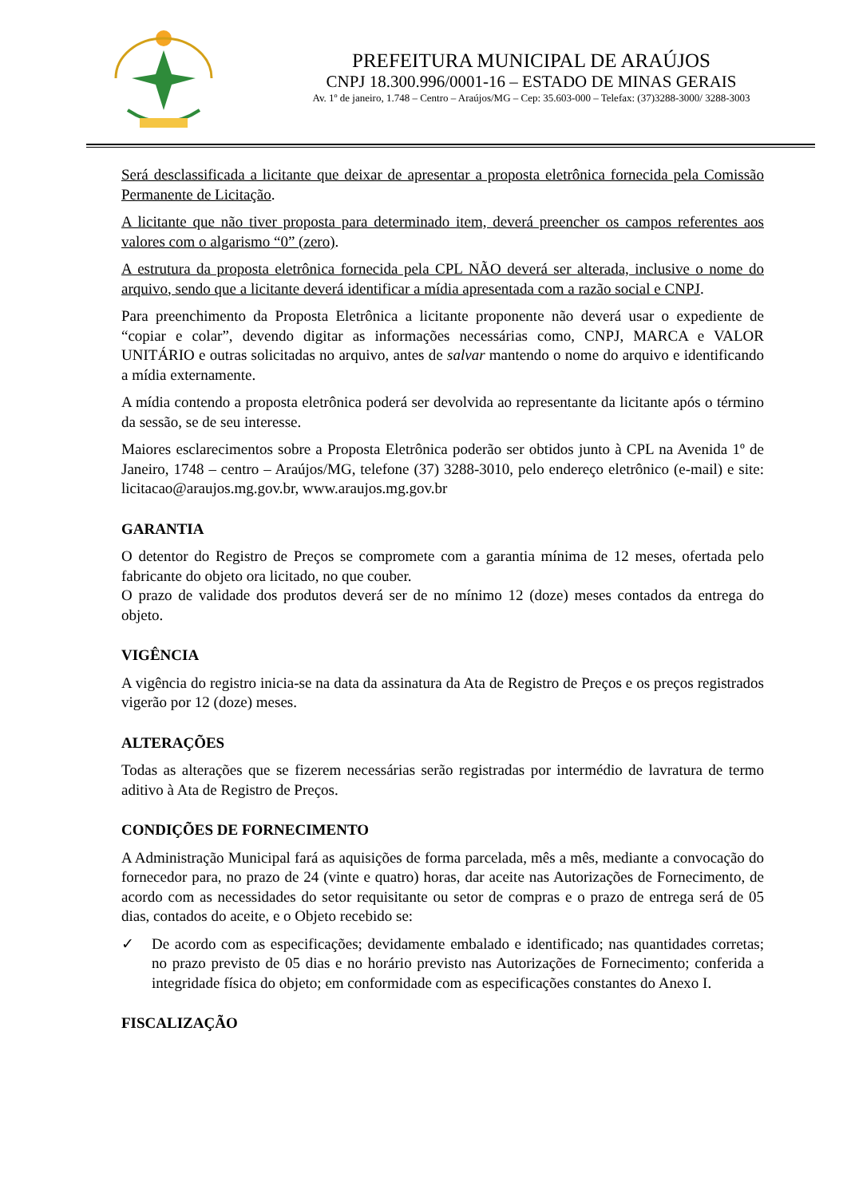PREFEITURA MUNICIPAL DE ARAÚJOS
CNPJ 18.300.996/0001-16 – ESTADO DE MINAS GERAIS
Av. 1º de janeiro, 1.748 – Centro – Araújos/MG – Cep: 35.603-000 – Telefax: (37)3288-3000/ 3288-3003
Será desclassificada a licitante que deixar de apresentar a proposta eletrônica fornecida pela Comissão Permanente de Licitação.
A licitante que não tiver proposta para determinado item, deverá preencher os campos referentes aos valores com o algarismo “0” (zero).
A estrutura da proposta eletrônica fornecida pela CPL NÃO deverá ser alterada, inclusive o nome do arquivo, sendo que a licitante deverá identificar a mídia apresentada com a razão social e CNPJ.
Para preenchimento da Proposta Eletrônica a licitante proponente não deverá usar o expediente de “copiar e colar”, devendo digitar as informações necessárias como, CNPJ, MARCA e VALOR UNITÁRIO e outras solicitadas no arquivo, antes de salvar mantendo o nome do arquivo e identificando a mídia externamente.
A mídia contendo a proposta eletrônica poderá ser devolvida ao representante da licitante após o término da sessão, se de seu interesse.
Maiores esclarecimentos sobre a Proposta Eletrônica poderão ser obtidos junto à CPL na Avenida 1º de Janeiro, 1748 – centro – Araújos/MG, telefone (37) 3288-3010, pelo endereço eletrônico (e-mail) e site: licitacao@araujos.mg.gov.br, www.araujos.mg.gov.br
GARANTIA
O detentor do Registro de Preços se compromete com a garantia mínima de 12 meses, ofertada pelo fabricante do objeto ora licitado, no que couber.
O prazo de validade dos produtos deverá ser de no mínimo 12 (doze) meses contados da entrega do objeto.
VIGÊNCIA
A vigência do registro inicia-se na data da assinatura da Ata de Registro de Preços e os preços registrados vigerão por 12 (doze) meses.
ALTERAÇÕES
Todas as alterações que se fizerem necessárias serão registradas por intermédio de lavratura de termo aditivo à Ata de Registro de Preços.
CONDIÇÕES DE FORNECIMENTO
A Administração Municipal fará as aquisições de forma parcelada, mês a mês, mediante a convocação do fornecedor para, no prazo de 24 (vinte e quatro) horas, dar aceite nas Autorizações de Fornecimento, de acordo com as necessidades do setor requisitante ou setor de compras e o prazo de entrega será de 05 dias, contados do aceite, e o Objeto recebido se:
✓ De acordo com as especificações; devidamente embalado e identificado; nas quantidades corretas; no prazo previsto de 05 dias e no horário previsto nas Autorizações de Fornecimento; conferida a integridade física do objeto; em conformidade com as especificações constantes do Anexo I.
FISCALIZAÇÃO